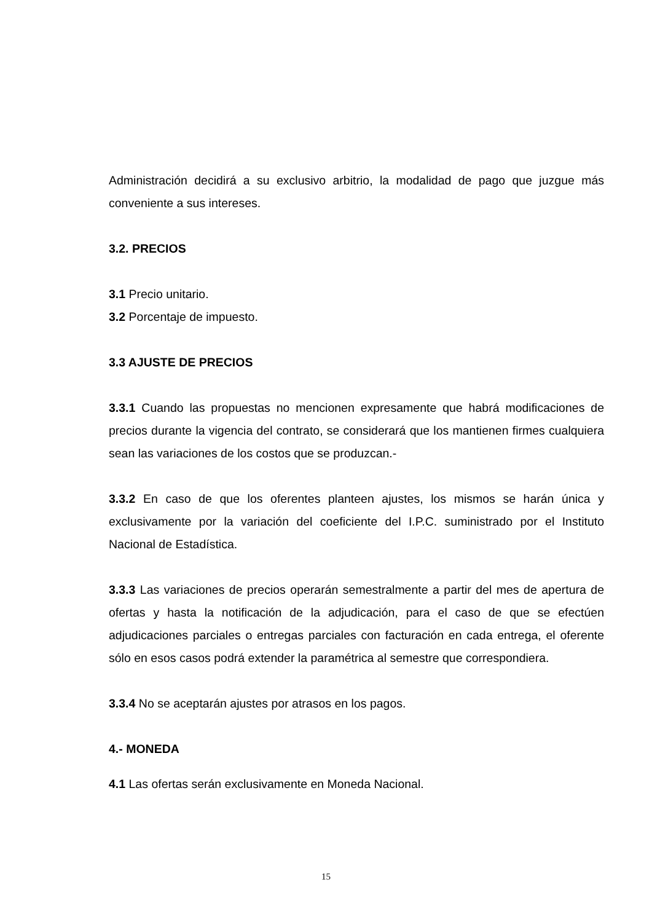Administración decidirá a su exclusivo arbitrio, la modalidad de pago que juzgue más conveniente a sus intereses.
3.2. PRECIOS
3.1 Precio unitario.
3.2 Porcentaje de impuesto.
3.3 AJUSTE DE PRECIOS
3.3.1 Cuando las propuestas no mencionen expresamente que habrá modificaciones de precios durante la vigencia del contrato, se considerará que los mantienen firmes cualquiera sean las variaciones de los costos que se produzcan.-
3.3.2 En caso de que los oferentes planteen ajustes, los mismos se harán única y exclusivamente por la variación del coeficiente del I.P.C. suministrado por el Instituto Nacional de Estadística.
3.3.3 Las variaciones de precios operarán semestralmente a partir del mes de apertura de ofertas y hasta la notificación de la adjudicación, para el caso de que se efectúen adjudicaciones parciales o entregas parciales con facturación en cada entrega, el oferente sólo en esos casos podrá extender la paramétrica al semestre que correspondiera.
3.3.4 No se aceptarán ajustes por atrasos en los pagos.
4.- MONEDA
4.1 Las ofertas serán exclusivamente en Moneda Nacional.
15